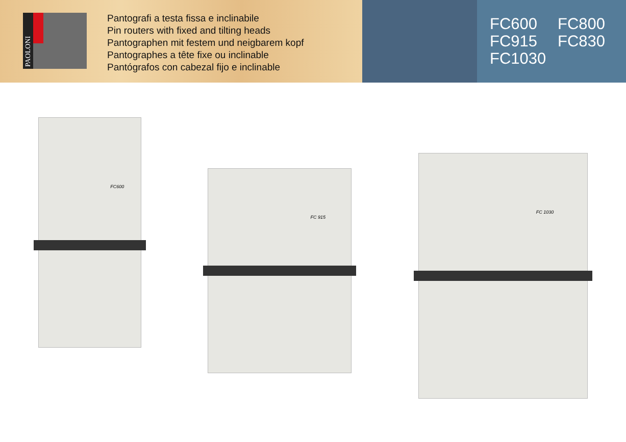PAOLONI
Pantografi a testa fissa e inclinabile
Pin routers with fixed and tilting heads
Pantographen mit festem und neigbarem kopf
Pantographes a tête fixe ou inclinable
Pantógrafos con cabezal fijo e inclinable
FC600 FC800
FC915 FC830
FC1030
FC600
FC 915
FC 1030